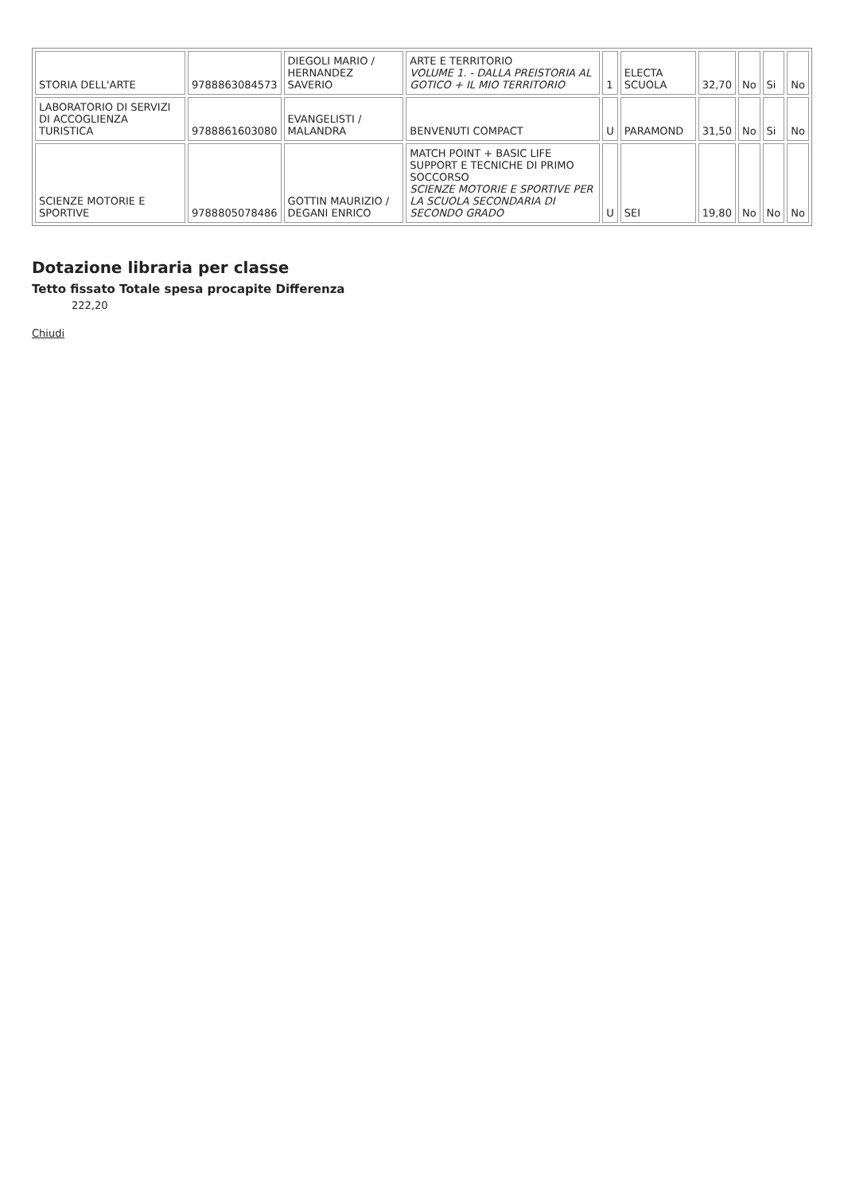| STORIA DELL'ARTE | 9788863084573 | DIEGOLI MARIO / HERNANDEZ SAVERIO | ARTE E TERRITORIO VOLUME 1. - DALLA PREISTORIA AL GOTICO + IL MIO TERRITORIO | 1 | ELECTA SCUOLA | 32,70 | No | Si | No |
| LABORATORIO DI SERVIZI DI ACCOGLIENZA TURISTICA | 9788861603080 | EVANGELISTI / MALANDRA | BENVENUTI COMPACT | U | PARAMOND | 31,50 | No | Si | No |
| SCIENZE MOTORIE E SPORTIVE | 9788805078486 | GOTTIN MAURIZIO / DEGANI ENRICO | MATCH POINT + BASIC LIFE SUPPORT E TECNICHE DI PRIMO SOCCORSO SCIENZE MOTORIE E SPORTIVE PER LA SCUOLA SECONDARIA DI SECONDO GRADO | U | SEI | 19,80 | No | No | No |
Dotazione libraria per classe
Tetto fissato Totale spesa procapite Differenza
222,20
Chiudi